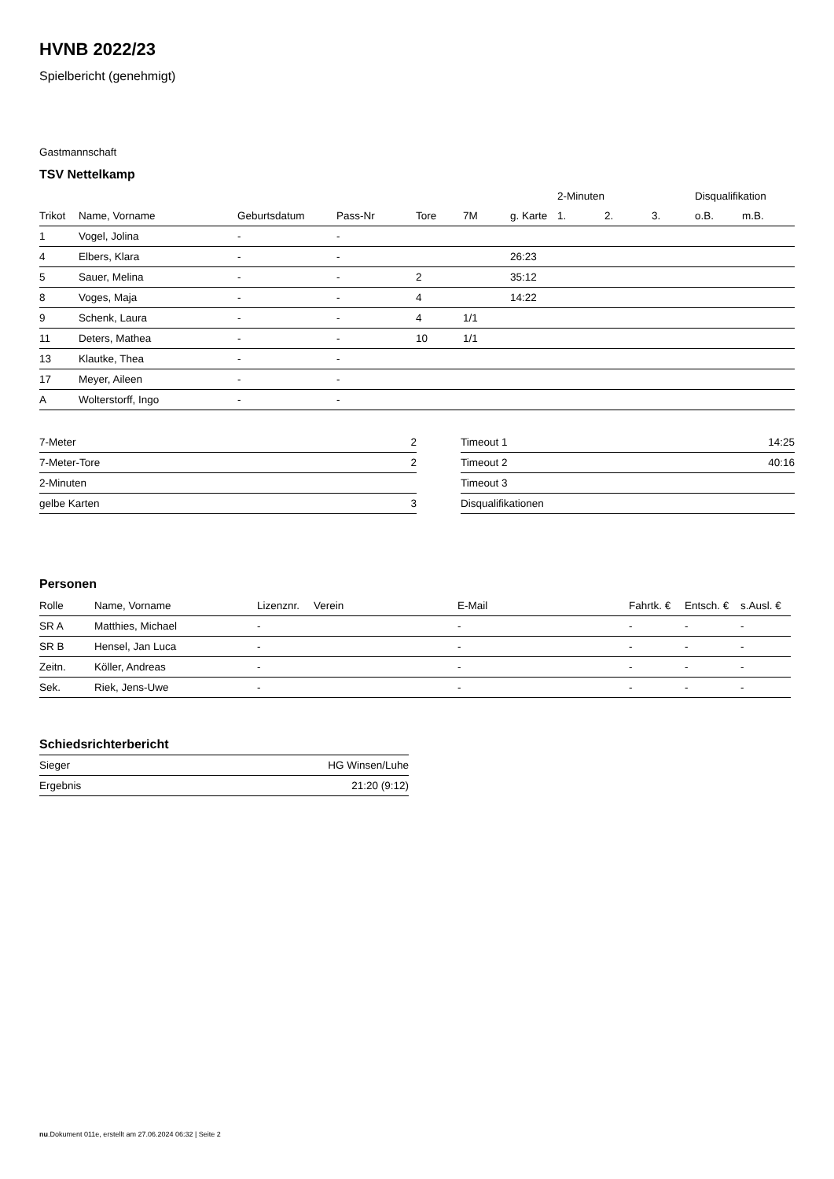HVNB 2022/23
Spielbericht (genehmigt)
Gastmannschaft
TSV Nettelkamp
| | | | | | | | 2-Minuten | | | Disqualifikation | |
| --- | --- | --- | --- | --- | --- | --- | --- | --- | --- | --- | --- |
| Trikot | Name, Vorname | Geburtsdatum | Pass-Nr | Tore | 7M | g. Karte | 1. | 2. | 3. | o.B. | m.B. |
| 1 | Vogel, Jolina | - | - | | | | | | | | |
| 4 | Elbers, Klara | - | - | | | 26:23 | | | | | |
| 5 | Sauer, Melina | - | - | 2 | | 35:12 | | | | | |
| 8 | Voges, Maja | - | - | 4 | | 14:22 | | | | | |
| 9 | Schenk, Laura | - | - | 4 | 1/1 | | | | | | |
| 11 | Deters, Mathea | - | - | 10 | 1/1 | | | | | | |
| 13 | Klautke, Thea | - | - | | | | | | | | |
| 17 | Meyer, Aileen | - | - | | | | | | | | |
| A | Wolterstorff, Ingo | - | - | | | | | | | | |
| 7-Meter | 2 |
| 7-Meter-Tore | 2 |
| 2-Minuten | |
| gelbe Karten | 3 |
| Timeout 1 | 14:25 |
| Timeout 2 | 40:16 |
| Timeout 3 | |
| Disqualifikationen | |
Personen
| Rolle | Name, Vorname | Lizenznr. | Verein | E-Mail | Fahrtk. € | Entsch. € | s.Ausl. € |
| --- | --- | --- | --- | --- | --- | --- | --- |
| SR A | Matthies, Michael | - | | - | - | - | - |
| SR B | Hensel, Jan Luca | - | | - | - | - | - |
| Zeitn. | Köller, Andreas | - | | - | - | - | - |
| Sek. | Riek, Jens-Uwe | - | | - | - | - | - |
Schiedsrichterbericht
| Sieger | HG Winsen/Luhe |
| Ergebnis | 21:20 (9:12) |
nu.Dokument 011e, erstellt am 27.06.2024 06:32 | Seite 2